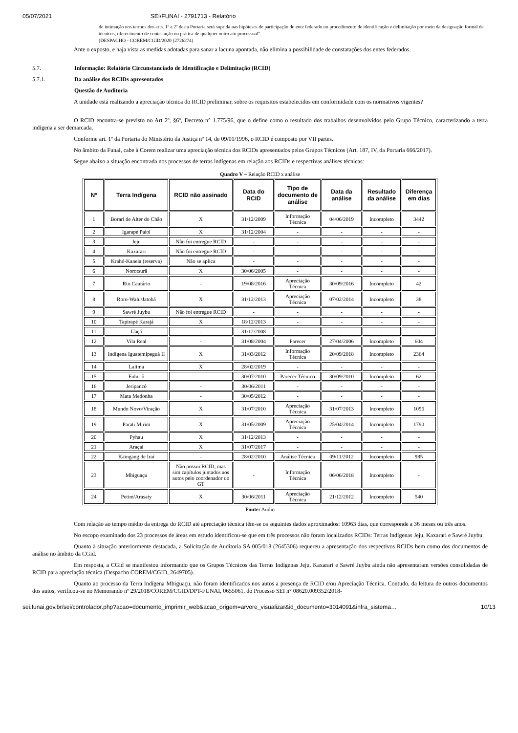05/07/2021 SEI/FUNAI - 2791713 - Relatório
de intimação nos termos dos arts. 1º a 2º desta Portaria será suprida nas hipóteses de participação do ente federado no procedimento de identificação e delimitação por meio da designação formal de técnicos, oferecimento de contestação ou prática de qualquer outro ato processual".
(DESPACHO - COREM/CGID/2020 (2726274)
Ante o exposto, e haja vista as medidas adotadas para sanar a lacuna apontada, não elimina a possibilidade de constatações dos entes federados.
5.7. Informação: Relatório Circunstanciado de Identificação e Delimitação (RCID)
5.7.1. Da análise dos RCIDs apresentados
Questão de Auditoria
A unidade está realizando a apreciação técnica do RCID preliminar, sobre os requisitos estabelecidos em conformidade com os normativos vigentes?
O RCID encontra-se previsto no Art 2º, §6º, Decreto n° 1.775/96, que o define como o resultado dos trabalhos desenvolvidos pelo Grupo Técnico, caracterizando a terra indígena a ser demarcada.
Conforme art. 1º da Portaria do Ministério da Justiça nº 14, de 09/01/1996, o RCID é composto por VII partes.
No âmbito da Funai, cabe à Corem realizar uma apreciação técnica dos RCIDs apresentados pelos Grupos Técnicos (Art. 187, IV, da Portaria 666/2017).
Segue abaixo a situação encontrada nos processos de terras indígenas em relação aos RCIDs e respectivas análises técnicas:
Quadro V – Relação RCID x análise
| Nº | Terra Indígena | RCID não assinado | Data do RCID | Tipo de documento de análise | Data da análise | Resultado da análise | Diferença em dias |
| --- | --- | --- | --- | --- | --- | --- | --- |
| 1 | Borari de Alter do Chão | X | 31/12/2009 | Informação Técnica | 04/06/2019 | Incompleto | 3442 |
| 2 | Igarapé Paiol | X | 31/12/2004 | - | - | - | - |
| 3 | Jeju | Não foi entregue RCID | - | - | - | - | - |
| 4 | Kaxarari | Não foi entregue RCID | - | - | - | - | - |
| 5 | Krahó-Kanela (reserva) | Não se aplica | - | - | - | - | - |
| 6 | Norotsurã | X | 30/06/2005 | - | - | - | - |
| 7 | Rio Cautário | - | 19/08/2016 | Apreciação Técnica | 30/09/2016 | Incompleto | 42 |
| 8 | Roro-Walu/Jatobá | X | 31/12/2013 | Apreciação Técnica | 07/02/2014 | Incompleto | 38 |
| 9 | Sawré Juybu | Não foi entregue RCID | - | - | - | - | - |
| 10 | Tapirapé Karajá | X | 18/12/2013 | - | - | - | - |
| 11 | Uaçá | - | 31/12/2008 | - | - | - | - |
| 12 | Vila Real | - | 31/08/2004 | Parecer | 27/04/2006 | Incompleto | 604 |
| 13 | Indígena Iguatemipeguá II | X | 31/03/2012 | Informação Técnica | 20/09/2018 | Incompleto | 2364 |
| 14 | Lalima | X | 28/02/2019 | - | - | - | - |
| 15 | Fulni-ô | - | 30/07/2010 | Parecer Técnico | 30/09/2010 | Incompleto | 62 |
| 16 | Jeripancó | - | 30/06/2011 | - | - | - | - |
| 17 | Mata Medonha | - | 30/05/2012 | - | - | - | - |
| 18 | Mundo Novo/Viração | X | 31/07/2010 | Apreciação Técnica | 31/07/2013 | Incompleto | 1096 |
| 19 | Parati Mirim | X | 31/05/2009 | Apreciação Técnica | 25/04/2014 | Incompleto | 1790 |
| 20 | Pyhau | X | 31/12/2013 | - | - | - | - |
| 21 | Araçaí | X | 31/07/2017 | - | - | - | - |
| 22 | Kaingang de Iraí | - | 28/02/2010 | Análise Técnica | 09/11/2012 | Incompleto | 985 |
| 23 | Mbiguaçu | Não possui RCID, mas sim capítulos juntados aos autos pelo coordenador do GT | - | Informação Técnica | 06/06/2018 | Incompleto | - |
| 24 | Petim/Arasaty | X | 30/06/2011 | Apreciação Técnica | 21/12/2012 | Incompleto | 540 |
Fonte: Audin
Com relação ao tempo médio da entrega do RCID até apreciação técnica têm-se os seguintes dados aproximados: 10963 dias, que corresponde a 36 meses ou três anos.
No escopo examinado dos 23 processos de áreas em estudo identificou-se que em três processos não foram localizados RCIDs: Terras Indígenas Jeju, Kaxarari e Sawré Juybu.
Quanto à situação anteriormente destacada, a Solicitação de Auditoria SA 005/018 (2645306) requereu a apresentação dos respectivos RCIDs bem como dos documentos de análise no âmbito da CGid.
Em resposta, a CGid se manifestou informando que os Grupos Técnicos das Terras Indígenas Jeju, Kaxarari e Sawré Juybu ainda não apresentaram versões consolidadas de RCID para apreciação técnica (Despacho COREM/CGID, 2649705).
Quanto ao processo da Terra Indígena Mbiguaçu, não foram identificados nos autos a presença de RCID e/ou Apreciação Técnica. Contudo, da leitura de outros documentos dos autos, verificou-se no Memorando nº 29/2018/COREM/CGID/DPT-FUNAI, 0655061, do Processo SEI n° 08620.009352/2018-
sei.funai.gov.br/sei/controlador.php?acao=documento_imprimir_web&acao_origem=arvore_visualizar&id_documento=3014091&infra_sistema… 10/13